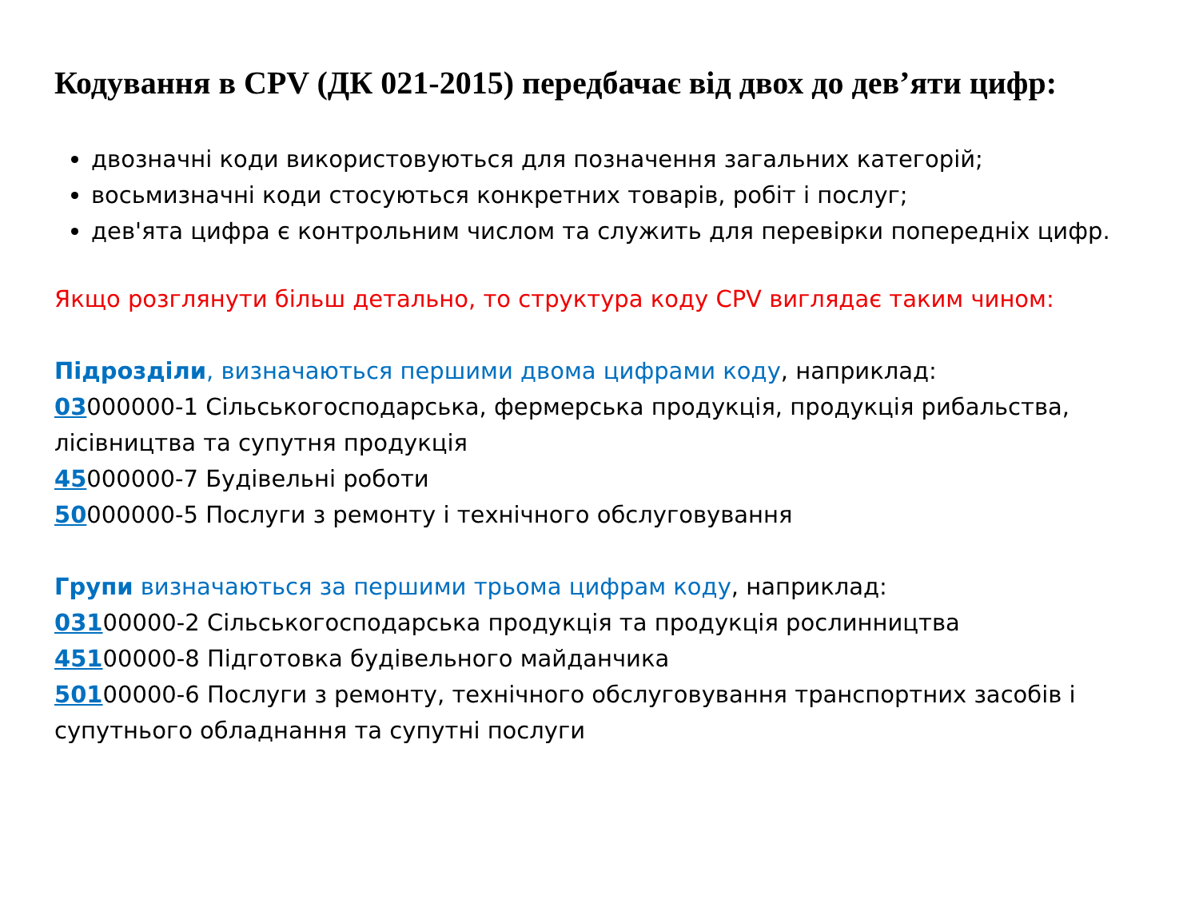Кодування в CPV (ДК 021-2015) передбачає від двох до дев’яти цифр:
двозначні коди використовуються для позначення загальних категорій;
восьмизначні коди стосуються конкретних товарів, робіт і послуг;
дев'ята цифра є контрольним числом та служить для перевірки попередніх цифр.
Якщо розглянути більш детально, то структура коду CPV виглядає таким чином:
Підрозділи, визначаються першими двома цифрами коду, наприклад:
03000000-1 Сільськогосподарська, фермерська продукція, продукція рибальства, лісівництва та супутня продукція
45000000-7 Будівельні роботи
50000000-5 Послуги з ремонту і технічного обслуговування
Групи визначаються за першими трьома цифрам коду, наприклад:
03100000-2 Сільськогосподарська продукція та продукція рослинництва
45100000-8 Підготовка будівельного майданчика
50100000-6 Послуги з ремонту, технічного обслуговування транспортних засобів і супутнього обладнання та супутні послуги